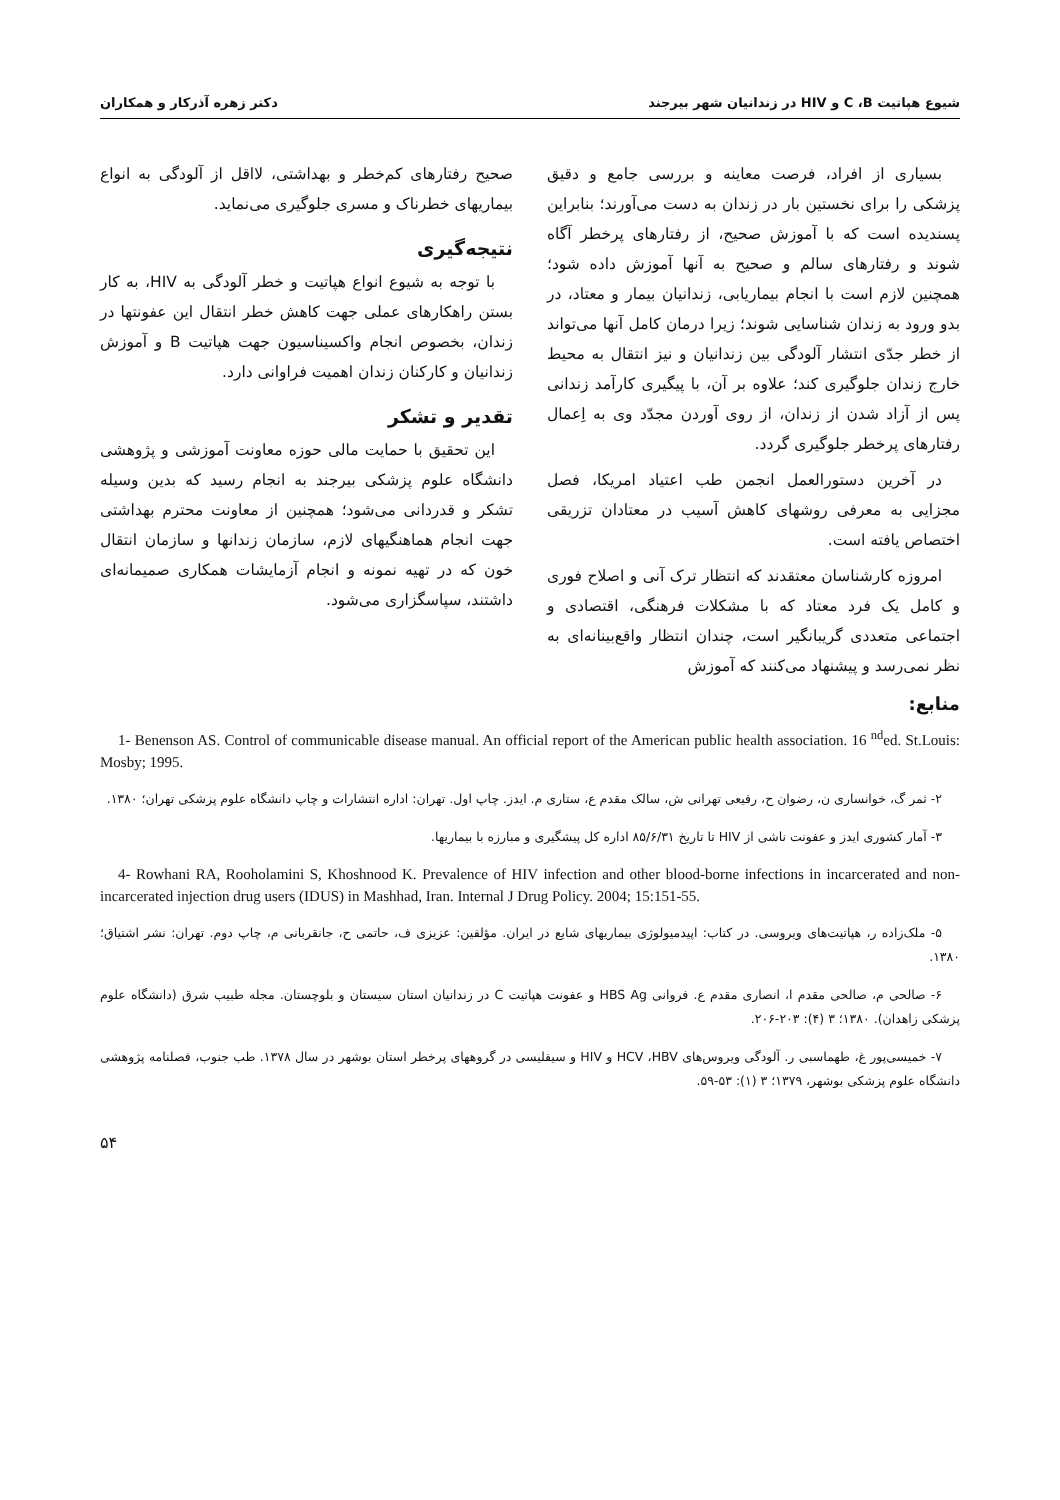شیوع هپاتیت C ،B و HIV در زندانیان شهر بیرجند دکتر زهره آذرکار و همکاران
بسیاری از افراد، فرصت معاینه و بررسی جامع و دقیق پزشکی را برای نخستین بار در زندان به دست می‌آورند؛ بنابراین پسندیده است که با آموزش صحیح، از رفتارهای پرخطر آگاه شوند و رفتارهای سالم و صحیح به آنها آموزش داده شود؛ همچنین لازم است با انجام بیماریابی، زندانیان بیمار و معتاد، در بدو ورود به زندان شناسایی شوند؛ زیرا درمان کامل آنها می‌تواند از خطر جدّی انتشار آلودگی بین زندانیان و نیز انتقال به محیط خارج زندان جلوگیری کند؛ علاوه بر آن، با پیگیری کارآمد زندانی پس از آزاد شدن از زندان، از روی آوردن مجدّد وی به اِعمال رفتارهای پرخطر جلوگیری گردد.
در آخرین دستورالعمل انجمن طب اعتیاد امریکا، فصل مجزایی به معرفی روشهای کاهش آسیب در معتادان تزریقی اختصاص یافته است.
امروزه کارشناسان معتقدند که انتظار ترک آنی و اصلاح فوری و کامل یک فرد معتاد که با مشکلات فرهنگی، اقتصادی و اجتماعی متعددی گریبانگیر است، چندان انتظار واقع‌بینانه‌ای به نظر نمی‌رسد و پیشنهاد می‌کنند که آموزش
صحیح رفتارهای کم‌خطر و بهداشتی، لااقل از آلودگی به انواع بیماریهای خطرناک و مسری جلوگیری می‌نماید.
نتیجه‌گیری
با توجه به شیوع انواع هپاتیت و خطر آلودگی به HIV، به کار بستن راهکارهای عملی جهت کاهش خطر انتقال این عفونتها در زندان، بخصوص انجام واکسیناسیون جهت هپاتیت B و آموزش زندانیان و کارکنان زندان اهمیت فراوانی دارد.
تقدیر و تشکر
این تحقیق با حمایت مالی حوزه معاونت آموزشی و پژوهشی دانشگاه علوم پزشکی بیرجند به انجام رسید که بدین وسیله تشکر و قدردانی می‌شود؛ همچنین از معاونت محترم بهداشتی جهت انجام هماهنگیهای لازم، سازمان زندانها و سازمان انتقال خون که در تهیه نمونه و انجام آزمایشات همکاری صمیمانه‌ای داشتند، سپاسگزاری می‌شود.
منابع:
1- Benenson AS. Control of communicable disease manual. An official report of the American public health association. 16 <sup>nd</sup>ed. St.Louis: Mosby; 1995.
۲- ثمر گ، خوانساری ن، رضوان ح، رفیعی تهرانی ش، سالک مقدم ع، ستاری م. ایدز. چاپ اول. تهران: اداره انتشارات و چاپ دانشگاه علوم پزشکی تهران؛ ۱۳۸۰.
۳- آمار کشوری ایدز و عفونت ناشی از HIV تا تاریخ ۸۵/۶/۳۱ اداره کل پیشگیری و مبارزه با بیماریها.
4- Rowhani RA, Rooholamini S, Khoshnood K. Prevalence of HIV infection and other blood-borne infections in incarcerated and non- incarcerated injection drug users (IDUS) in Mashhad, Iran. Internal J Drug Policy. 2004; 15:151-55.
۵- ملک‌زاده ر، هپاتیت‌های ویروسی. در کتاب: اپیدمیولوژی بیماریهای شایع در ایران. مؤلفین: عزیزی ف، حاتمی ح، جانقربانی م، چاپ دوم. تهران: نشر اشتیاق؛ ۱۳۸۰.
۶- صالحی م، صالحی مقدم ا، انصاری مقدم ع. فروانی HBS Ag و عفونت هپاتیت C در زندانیان استان سیستان و بلوچستان. مجله طبیب شرق (دانشگاه علوم پزشکی زاهدان). ۱۳۸۰؛ ۳ (۴): ۲۰۳-۲۰۶.
۷- خمیسی‌پور غ، طهماسبی ر. آلودگی ویروس‌های HCV ،HBV و HIV و سیفلیسی در گروههای پرخطر استان بوشهر در سال ۱۳۷۸. طب جنوب، فصلنامه پژوهشی دانشگاه علوم پزشکی بوشهر، ۱۳۷۹؛ ۳ (۱): ۵۳-۵۹.
۵۴